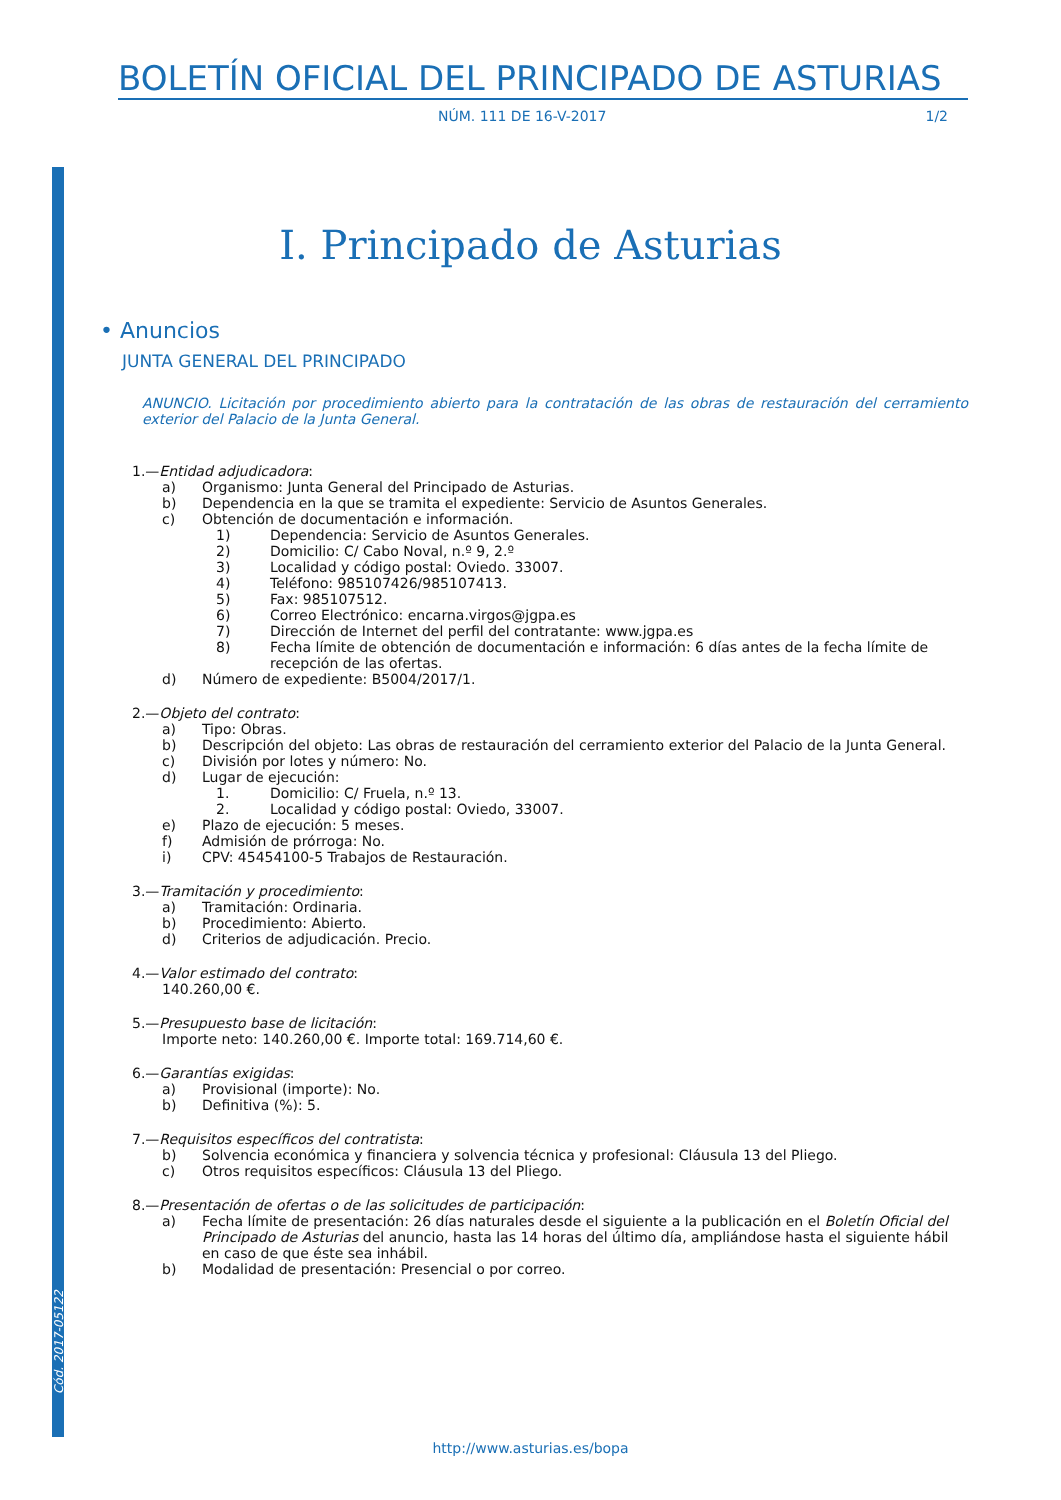Cód. 2017-05122
BOLETÍN OFICIAL DEL PRINCIPADO DE ASTURIAS
NÚM. 111 DE 16-V-2017 1/2
I. Principado de Asturias
• Anuncios
JUNTA GENERAL DEL PRINCIPADO
ANUNCIO. Licitación por procedimiento abierto para la contratación de las obras de restauración del cerramiento exterior del Palacio de la Junta General.
1.—Entidad adjudicadora:
a) Organismo: Junta General del Principado de Asturias.
b) Dependencia en la que se tramita el expediente: Servicio de Asuntos Generales.
c) Obtención de documentación e información.
1) Dependencia: Servicio de Asuntos Generales.
2) Domicilio: C/ Cabo Noval, n.º 9, 2.º
3) Localidad y código postal: Oviedo. 33007.
4) Teléfono: 985107426/985107413.
5) Fax: 985107512.
6) Correo Electrónico: encarna.virgos@jgpa.es
7) Dirección de Internet del perfil del contratante: www.jgpa.es
8) Fecha límite de obtención de documentación e información: 6 días antes de la fecha límite de recepción de las ofertas.
d) Número de expediente: B5004/2017/1.
2.—Objeto del contrato:
a) Tipo: Obras.
b) Descripción del objeto: Las obras de restauración del cerramiento exterior del Palacio de la Junta General.
c) División por lotes y número: No.
d) Lugar de ejecución:
1. Domicilio: C/ Fruela, n.º 13.
2. Localidad y código postal: Oviedo, 33007.
e) Plazo de ejecución: 5 meses.
f) Admisión de prórroga: No.
i) CPV: 45454100-5 Trabajos de Restauración.
3.—Tramitación y procedimiento:
a) Tramitación: Ordinaria.
b) Procedimiento: Abierto.
d) Criterios de adjudicación. Precio.
4.—Valor estimado del contrato:
140.260,00 €.
5.—Presupuesto base de licitación:
Importe neto: 140.260,00 €. Importe total: 169.714,60 €.
6.—Garantías exigidas:
a) Provisional (importe): No.
b) Definitiva (%): 5.
7.—Requisitos específicos del contratista:
b) Solvencia económica y financiera y solvencia técnica y profesional: Cláusula 13 del Pliego.
c) Otros requisitos específicos: Cláusula 13 del Pliego.
8.—Presentación de ofertas o de las solicitudes de participación:
a) Fecha límite de presentación: 26 días naturales desde el siguiente a la publicación en el Boletín Oficial del Principado de Asturias del anuncio, hasta las 14 horas del último día, ampliándose hasta el siguiente hábil en caso de que éste sea inhábil.
b) Modalidad de presentación: Presencial o por correo.
http://www.asturias.es/bopa